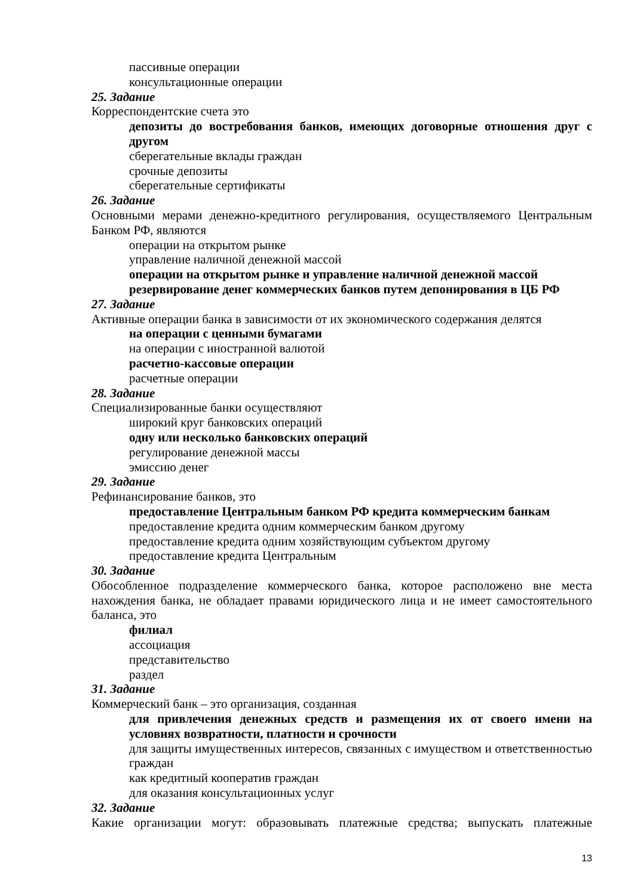пассивные операции
консультационные операции
25. Задание
Корреспондентские счета это
депозиты до востребования банков, имеющих договорные отношения друг с другом
сберегательные вклады граждан
срочные депозиты
сберегательные сертификаты
26. Задание
Основными мерами денежно-кредитного регулирования, осуществляемого Центральным Банком РФ, являются
операции на открытом рынке
управление наличной денежной массой
операции на открытом рынке и управление наличной денежной массой
резервирование денег коммерческих банков путем депонирования в ЦБ РФ
27. Задание
Активные операции банка в зависимости от их экономического содержания делятся
на операции с ценными бумагами
на операции с иностранной валютой
расчетно-кассовые операции
расчетные операции
28. Задание
Специализированные банки осуществляют
широкий круг банковских операций
одну или несколько банковских операций
регулирование денежной массы
эмиссию денег
29. Задание
Рефинансирование банков, это
предоставление Центральным банком РФ кредита коммерческим банкам
предоставление кредита одним коммерческим банком другому
предоставление кредита одним хозяйствующим субъектом другому
предоставление кредита Центральным
30. Задание
Обособленное подразделение коммерческого банка, которое расположено вне места нахождения банка, не обладает правами юридического лица и не имеет самостоятельного баланса, это
филиал
ассоциация
представительство
раздел
31. Задание
Коммерческий банк – это организация, созданная
для привлечения денежных средств и размещения их от своего имени на условиях возвратности, платности и срочности
для защиты имущественных интересов, связанных с имуществом и ответственностью граждан
как кредитный кооператив граждан
для оказания консультационных услуг
32. Задание
Какие организации могут: образовывать платежные средства; выпускать платежные
13